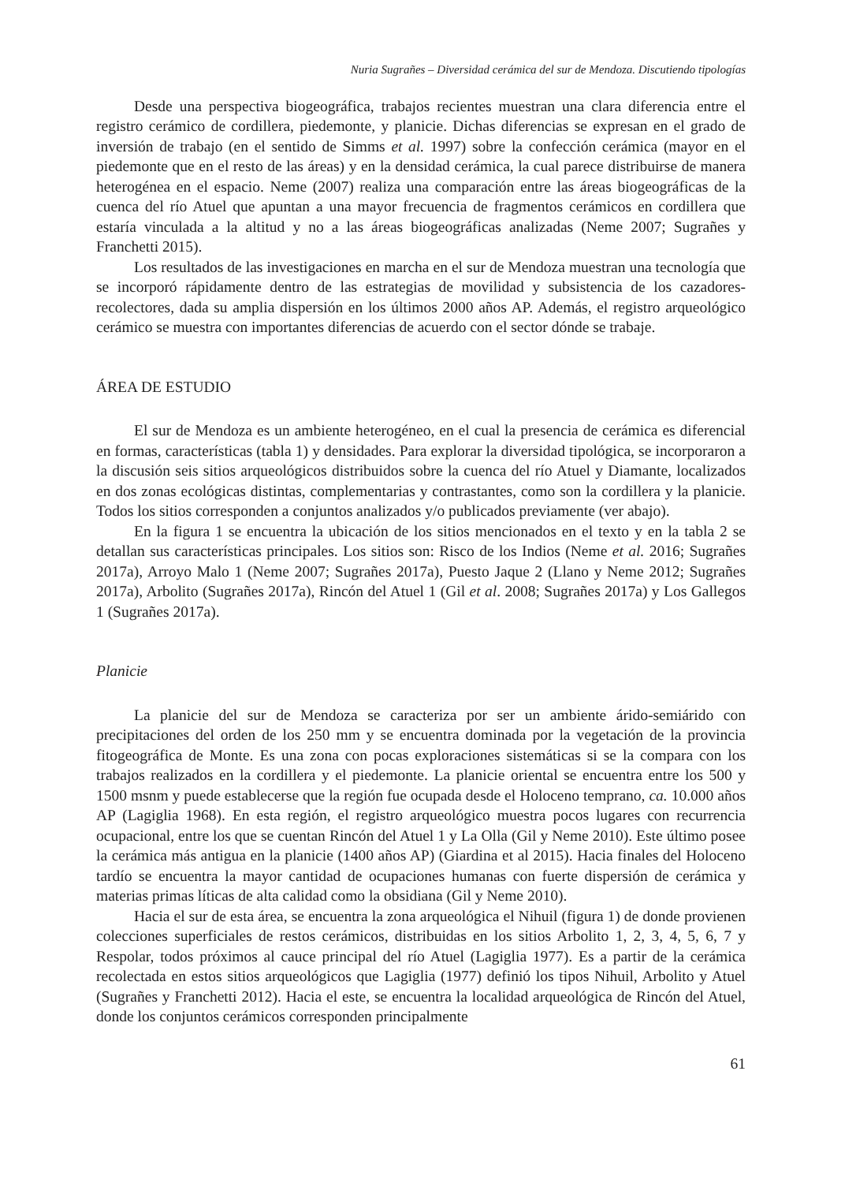Nuria Sugrañes – Diversidad cerámica del sur de Mendoza. Discutiendo tipologías
Desde una perspectiva biogeográfica, trabajos recientes muestran una clara diferencia entre el registro cerámico de cordillera, piedemonte, y planicie. Dichas diferencias se expresan en el grado de inversión de trabajo (en el sentido de Simms et al. 1997) sobre la confección cerámica (mayor en el piedemonte que en el resto de las áreas) y en la densidad cerámica, la cual parece distribuirse de manera heterogénea en el espacio. Neme (2007) realiza una comparación entre las áreas biogeográficas de la cuenca del río Atuel que apuntan a una mayor frecuencia de fragmentos cerámicos en cordillera que estaría vinculada a la altitud y no a las áreas biogeográficas analizadas (Neme 2007; Sugrañes y Franchetti 2015).
Los resultados de las investigaciones en marcha en el sur de Mendoza muestran una tecnología que se incorporó rápidamente dentro de las estrategias de movilidad y subsistencia de los cazadores-recolectores, dada su amplia dispersión en los últimos 2000 años AP. Además, el registro arqueológico cerámico se muestra con importantes diferencias de acuerdo con el sector dónde se trabaje.
ÁREA DE ESTUDIO
El sur de Mendoza es un ambiente heterogéneo, en el cual la presencia de cerámica es diferencial en formas, características (tabla 1) y densidades. Para explorar la diversidad tipológica, se incorporaron a la discusión seis sitios arqueológicos distribuidos sobre la cuenca del río Atuel y Diamante, localizados en dos zonas ecológicas distintas, complementarias y contrastantes, como son la cordillera y la planicie. Todos los sitios corresponden a conjuntos analizados y/o publicados previamente (ver abajo).
En la figura 1 se encuentra la ubicación de los sitios mencionados en el texto y en la tabla 2 se detallan sus características principales. Los sitios son: Risco de los Indios (Neme et al. 2016; Sugrañes 2017a), Arroyo Malo 1 (Neme 2007; Sugrañes 2017a), Puesto Jaque 2 (Llano y Neme 2012; Sugrañes 2017a), Arbolito (Sugrañes 2017a), Rincón del Atuel 1 (Gil et al. 2008; Sugrañes 2017a) y Los Gallegos 1 (Sugrañes 2017a).
Planicie
La planicie del sur de Mendoza se caracteriza por ser un ambiente árido-semiárido con precipitaciones del orden de los 250 mm y se encuentra dominada por la vegetación de la provincia fitogeográfica de Monte. Es una zona con pocas exploraciones sistemáticas si se la compara con los trabajos realizados en la cordillera y el piedemonte. La planicie oriental se encuentra entre los 500 y 1500 msnm y puede establecerse que la región fue ocupada desde el Holoceno temprano, ca. 10.000 años AP (Lagiglia 1968). En esta región, el registro arqueológico muestra pocos lugares con recurrencia ocupacional, entre los que se cuentan Rincón del Atuel 1 y La Olla (Gil y Neme 2010). Este último posee la cerámica más antigua en la planicie (1400 años AP) (Giardina et al 2015). Hacia finales del Holoceno tardío se encuentra la mayor cantidad de ocupaciones humanas con fuerte dispersión de cerámica y materias primas líticas de alta calidad como la obsidiana (Gil y Neme 2010).
Hacia el sur de esta área, se encuentra la zona arqueológica el Nihuil (figura 1) de donde provienen colecciones superficiales de restos cerámicos, distribuidas en los sitios Arbolito 1, 2, 3, 4, 5, 6, 7 y Respolar, todos próximos al cauce principal del río Atuel (Lagiglia 1977). Es a partir de la cerámica recolectada en estos sitios arqueológicos que Lagiglia (1977) definió los tipos Nihuil, Arbolito y Atuel (Sugrañes y Franchetti 2012). Hacia el este, se encuentra la localidad arqueológica de Rincón del Atuel, donde los conjuntos cerámicos corresponden principalmente
61